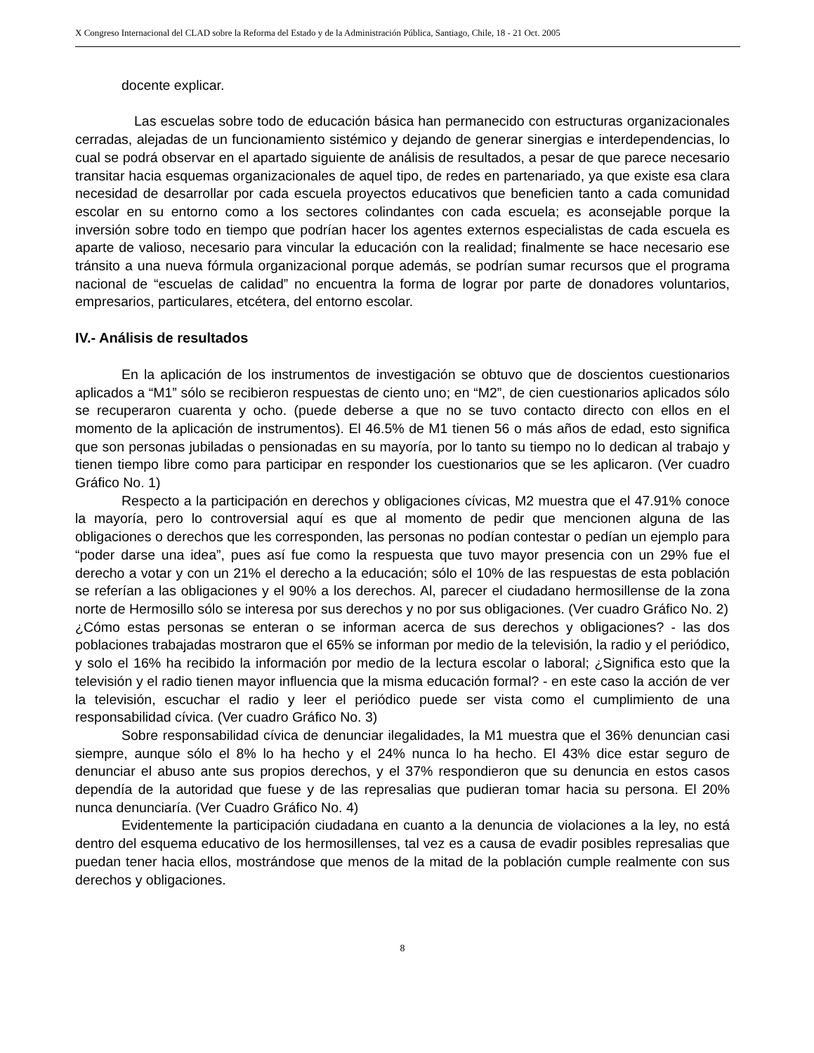X Congreso Internacional del CLAD sobre la Reforma del Estado y de la Administración Pública, Santiago, Chile, 18 - 21 Oct. 2005
docente explicar.
Las escuelas sobre todo de educación básica han permanecido con estructuras organizacionales cerradas, alejadas de un funcionamiento sistémico y dejando de generar sinergias e interdependencias, lo cual se podrá observar en el apartado siguiente de análisis de resultados, a pesar de que parece necesario transitar hacia esquemas organizacionales de aquel tipo, de redes en partenariado, ya que existe esa clara necesidad de desarrollar por cada escuela proyectos educativos que beneficien tanto a cada comunidad escolar en su entorno como a los sectores colindantes con cada escuela; es aconsejable porque la inversión sobre todo en tiempo que podrían hacer los agentes externos especialistas de cada escuela es aparte de valioso, necesario para vincular la educación con la realidad; finalmente se hace necesario ese tránsito a una nueva fórmula organizacional porque además, se podrían sumar recursos que el programa nacional de “escuelas de calidad” no encuentra la forma de lograr por parte de donadores voluntarios, empresarios, particulares, etcétera, del entorno escolar.
IV.- Análisis de resultados
En la aplicación de los instrumentos de investigación se obtuvo que de doscientos cuestionarios aplicados a “M1” sólo se recibieron respuestas de ciento uno; en “M2”, de cien cuestionarios aplicados sólo se recuperaron cuarenta y ocho. (puede deberse a que no se tuvo contacto directo con ellos en el momento de la aplicación de instrumentos). El 46.5% de M1 tienen 56 o más años de edad, esto significa que son personas jubiladas o pensionadas en su mayoría, por lo tanto su tiempo no lo dedican al trabajo y tienen tiempo libre como para participar en responder los cuestionarios que se les aplicaron. (Ver cuadro Gráfico No. 1)
Respecto a la participación en derechos y obligaciones cívicas, M2 muestra que el 47.91% conoce la mayoría, pero lo controversial aquí es que al momento de pedir que mencionen alguna de las obligaciones o derechos que les corresponden, las personas no podían contestar o pedían un ejemplo para “poder darse una idea”, pues así fue como la respuesta que tuvo mayor presencia con un 29% fue el derecho a votar y con un 21% el derecho a la educación; sólo el 10% de las respuestas de esta población se referían a las obligaciones y el 90% a los derechos. Al, parecer el ciudadano hermosillense de la zona norte de Hermosillo sólo se interesa por sus derechos y no por sus obligaciones. (Ver cuadro Gráfico No. 2)
¿Cómo estas personas se enteran o se informan acerca de sus derechos y obligaciones? - las dos poblaciones trabajadas mostraron que el 65% se informan por medio de la televisión, la radio y el periódico, y solo el 16% ha recibido la información por medio de la lectura escolar o laboral; ¿Significa esto que la televisión y el radio tienen mayor influencia que la misma educación formal? - en este caso la acción de ver la televisión, escuchar el radio y leer el periódico puede ser vista como el cumplimiento de una responsabilidad cívica. (Ver cuadro Gráfico No. 3)
Sobre responsabilidad cívica de denunciar ilegalidades, la M1 muestra que el 36% denuncian casi siempre, aunque sólo el 8% lo ha hecho y el 24% nunca lo ha hecho. El 43% dice estar seguro de denunciar el abuso ante sus propios derechos, y el 37% respondieron que su denuncia en estos casos dependía de la autoridad que fuese y de las represalias que pudieran tomar hacia su persona. El 20% nunca denunciaría. (Ver Cuadro Gráfico No. 4)
Evidentemente la participación ciudadana en cuanto a la denuncia de violaciones a la ley, no está dentro del esquema educativo de los hermosillenses, tal vez es a causa de evadir posibles represalias que puedan tener hacia ellos, mostrándose que menos de la mitad de la población cumple realmente con sus derechos y obligaciones.
8